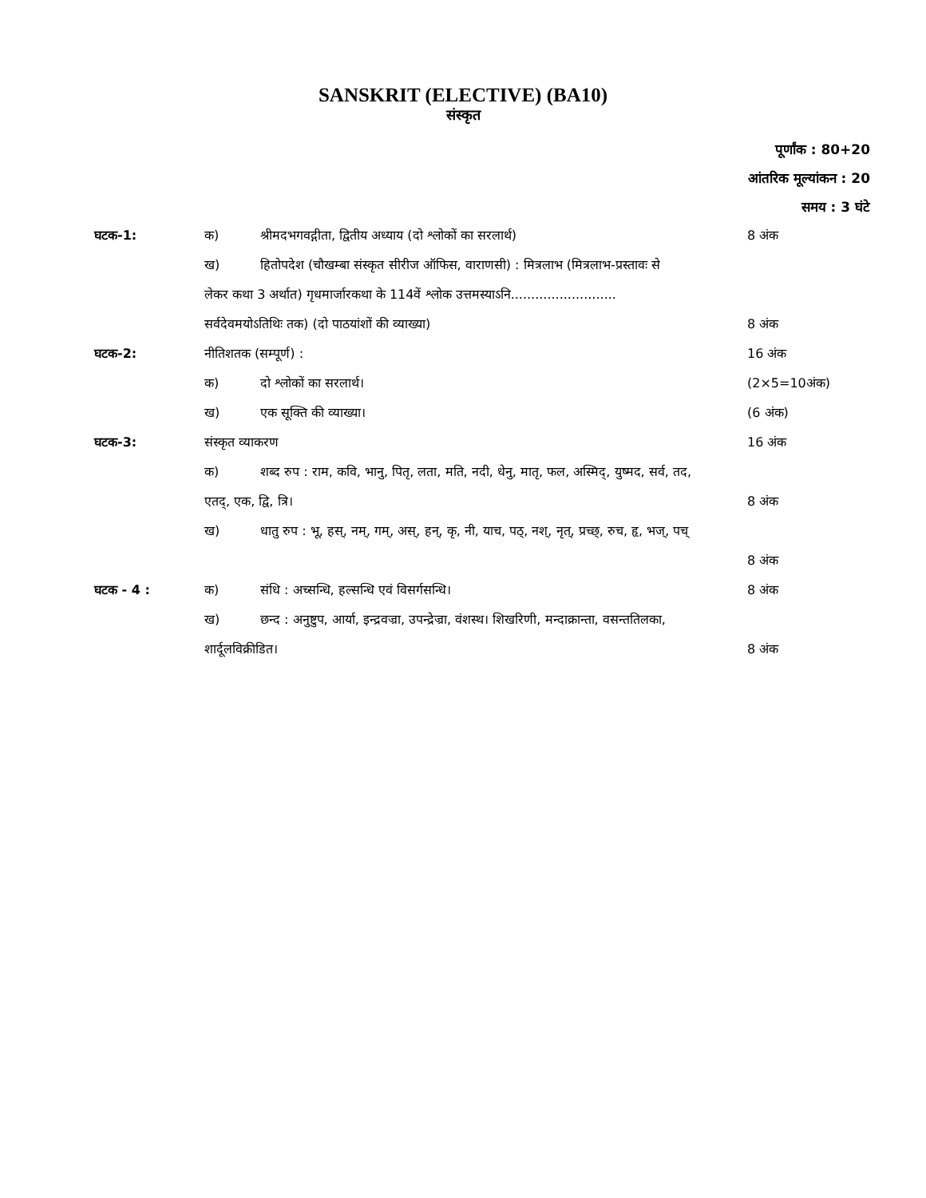SANSKRIT (ELECTIVE) (BA10)
संस्कृत
पूर्णांक : 80+20
आंतरिक मूल्यांकन : 20
समय : 3 घंटे
| घटक-1: | क) | श्रीमदभगवद्गीता, द्वितीय अध्याय (दो श्लोकों का सरलार्थ) | 8 अंक |
| | ख) | हितोपदेश (चौखम्बा संस्कृत सीरीज ऑफिस, वाराणसी) : मित्रलाभ (मित्रलाभ-प्रस्तावः से | |
| | लेकर कथा 3 अर्थात) गृधमार्जारकथा के 114वें श्लोक उत्तमस्याऽनि.......................... | | |
| | सर्वदेवमयोऽतिथिः तक) (दो पाठयांशों की व्याख्या) | | 8 अंक |
| घटक-2: | नीतिशतक (सम्पूर्ण) : | | 16 अंक |
| | क) | दो श्लोकों का सरलार्थ। | (2×5=10अंक) |
| | ख) | एक सूक्ति की व्याख्या। | (6 अंक) |
| घटक-3: | संस्कृत व्याकरण | | 16 अंक |
| | क) | शब्द रुप : राम, कवि, भानु, पितृ, लता, मति, नदी, धेनु, मातृ, फल, अस्मिद्, युष्मद, सर्व, तद, | |
| | एतद्, एक, द्वि, त्रि। | | 8 अंक |
| | ख) | धातु रुप : भू, हस्, नम्, गम्, अस्, हन्, कृ, नी, याच, पठ्, नश्, नृत्, प्रच्छ्, रुच, हृ, भज्, पच् | |
| | | | 8 अंक |
| घटक - 4 : | क) | संधि : अच्सन्धि, हल्सन्धि एवं विसर्गसन्धि। | 8 अंक |
| | ख) | छन्द : अनुष्टुप, आर्या, इन्द्रवज्रा, उपन्द्रेज्रा, वंशस्थ। शिखरिणी, मन्दाक्रान्ता, वसन्ततिलका, | |
| | शार्दूलविक्रीडित। | | 8 अंक |